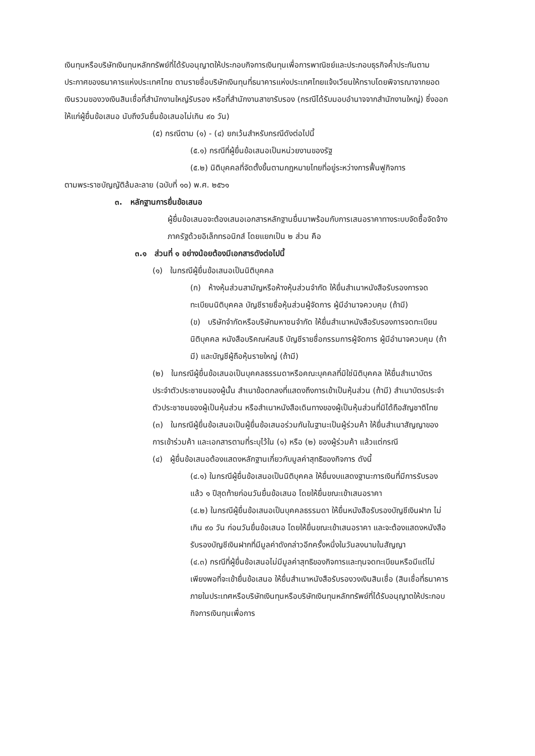เงินทุนหรือบริษัทเงินทุนหลักทรัพย์ที่ได้รับอนุญาตให้ประกอบกิจการเงินทุนเพื่อการพาณิชย์และประกอบธุรกิจค้ำประกันตามประกาศของธนาคารแห่งประเทศไทย ตามรายชื่อบริษัทเงินทุนที่ธนาคารแห่งประเทศไทยแจ้งเวียนให้ทราบโดยพิจารณาจากยอดเงินรวมของวงเงินสินเชื่อที่สำนักงานใหญ่รับรอง หรือที่สำนักงานสาขารับรอง (กรณีได้รับมอบอำนาจจากสำนักงานใหญ่) ซึ่งออกให้แก่ผู้ยื่นข้อเสนอ นับถึงวันยื่นข้อเสนอไม่เกิน ๙๐ วัน)
(๕) กรณีตาม (๑) - (๔) ยกเว้นสำหรับกรณีดังต่อไปนี้
(๕.๑) กรณีที่ผู้ยื่นข้อเสนอเป็นหน่วยงานของรัฐ
(๕.๒) นิติบุคคลที่จัดตั้งขึ้นตามกฎหมายไทยที่อยู่ระหว่างการฟื้นฟูกิจการ
ตามพระราชบัญญัติล้มละลาย (ฉบับที่ ๑๐) พ.ศ. ๒๕๖๑
๓. หลักฐานการยื่นข้อเสนอ
ผู้ยื่นข้อเสนอจะต้องเสนอเอกสารหลักฐานยื่นมาพร้อมกับการเสนอราคาทางระบบจัดซื้อจัดจ้างภาครัฐด้วยอิเล็กทรอนิกส์ โดยแยกเป็น ๒ ส่วน คือ
๓.๑ ส่วนที่ ๑ อย่างน้อยต้องมีเอกสารดังต่อไปนี้
(๑) ในกรณีผู้ยื่นข้อเสนอเป็นนิติบุคคล
(ก) ห้างหุ้นส่วนสามัญหรือห้างหุ้นส่วนจำกัด ให้ยื่นสำเนาหนังสือรับรองการจดทะเบียนนิติบุคคล บัญชีรายชื่อหุ้นส่วนผู้จัดการ ผู้มีอำนาจควบคุม (ถ้ามี)
(ข) บริษัทจำกัดหรือบริษัทมหาชนจำกัด ให้ยื่นสำเนาหนังสือรับรองการจดทะเบียน นิติบุคคล หนังสือบริคณห์สนธิ บัญชีรายชื่อกรรมการผู้จัดการ ผู้มีอำนาจควบคุม (ถ้ามี) และบัญชีผู้ถือหุ้นรายใหญ่ (ถ้ามี)
(๒) ในกรณีผู้ยื่นข้อเสนอเป็นบุคคลธรรมดาหรือคณะบุคคลที่มิใช่นิติบุคคล ให้ยื่นสำเนาบัตรประจำตัวประชาชนของผู้นั้น สำเนาข้อตกลงที่แสดงถึงการเข้าเป็นหุ้นส่วน (ถ้ามี) สำเนาบัตรประจำตัวประชาชนของผู้เป็นหุ้นส่วน หรือสำเนาหนังสือเดินทางของผู้เป็นหุ้นส่วนที่มิได้ถือสัญชาติไทย
(๓) ในกรณีผู้ยื่นข้อเสนอเป็นผู้ยื่นข้อเสนอร่วมกันในฐานะเป็นผู้ร่วมค้า ให้ยื่นสำเนาสัญญาของการเข้าร่วมค้า และเอกสารตามที่ระบุไว้ใน (๑) หรือ (๒) ของผู้ร่วมค้า แล้วแต่กรณี
(๔) ผู้ยื่นข้อเสนอต้องแสดงหลักฐานเกี่ยวกับมูลค่าสุทธิของกิจการ ดังนี้
(๔.๑) ในกรณีผู้ยื่นข้อเสนอเป็นนิติบุคคล ให้ยื่นงบแสดงฐานะการเงินที่มีการรับรองแล้ว ๑ ปีสุดท้ายก่อนวันยื่นข้อเสนอ โดยให้ยื่นขณะเข้าเสนอราคา
(๔.๒) ในกรณีผู้ยื่นข้อเสนอเป็นบุคคลธรรมดา ให้ยื่นหนังสือรับรองบัญชีเงินฝาก ไม่เกิน ๙๐ วัน ก่อนวันยื่นข้อเสนอ โดยให้ยื่นขณะเข้าเสนอราคา และจะต้องแสดงหนังสือรับรองบัญชีเงินฝากที่มีมูลค่าดังกล่าวอีกครั้งหนึ่งในวันลงนามในสัญญา
(๔.๓) กรณีที่ผู้ยื่นข้อเสนอไม่มีมูลค่าสุทธิของกิจการและทุนจดทะเบียนหรือมีแต่ไม่เพียงพอที่จะเข้ายื่นข้อเสนอ ให้ยื่นสำเนาหนังสือรับรองวงเงินสินเชื่อ (สินเชื่อที่ธนาคารภายในประเทศหรือบริษัทเงินทุนหรือบริษัทเงินทุนหลักทรัพย์ที่ได้รับอนุญาตให้ประกอบกิจการเงินทุนเพื่อการ